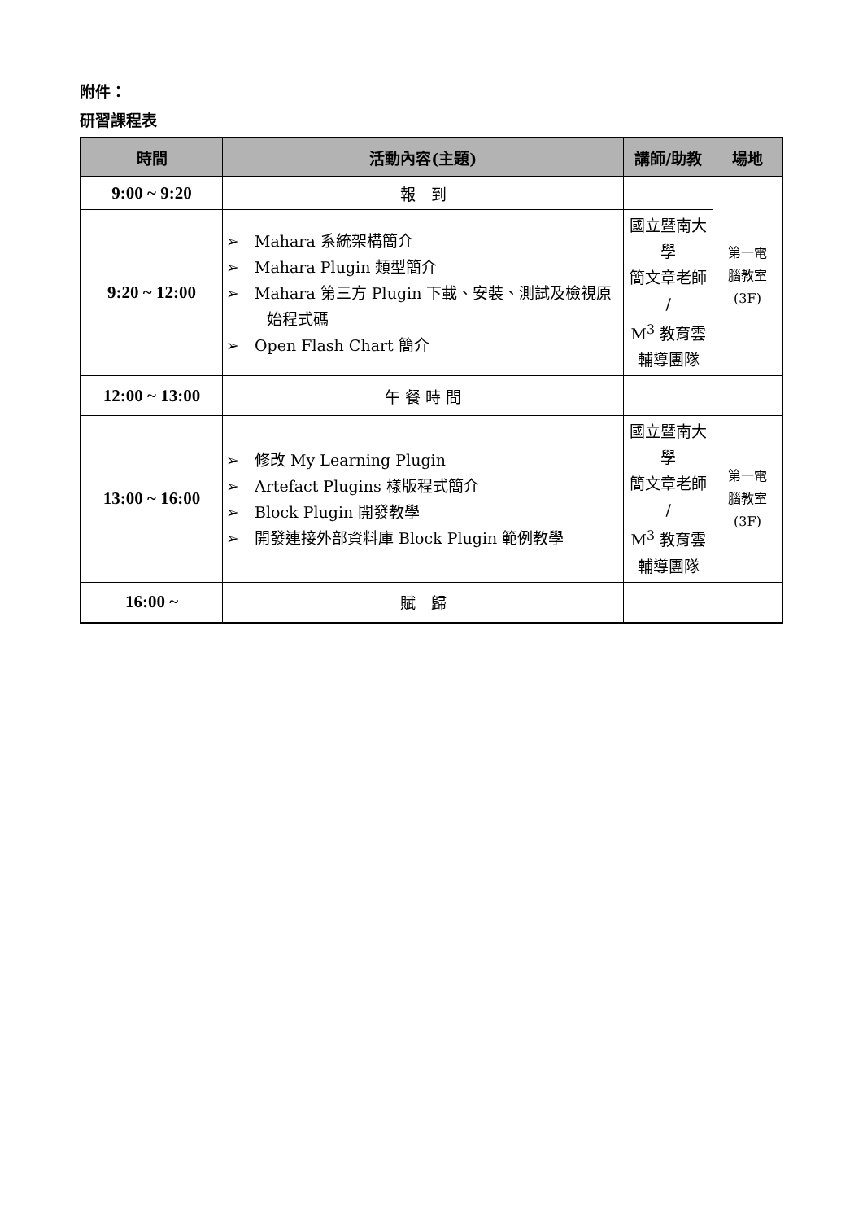附件：
研習課程表
| 時間 | 活動內容(主題) | 講師/助教 | 場地 |
| --- | --- | --- | --- |
| 9:00 ~ 9:20 | 報 到 | | 第一電 腦教室 (3F) |
| 9:20 ~ 12:00 | ➢ Mahara 系統架構簡介 ➢ Mahara Plugin 類型簡介 ➢ Mahara 第三方 Plugin 下載、安裝、測試及檢視原始程式碼 ➢ Open Flash Chart 簡介 | 國立暨南大學 簡文章老師 / M<sup>3</sup> 教育雲 輔導團隊 | |
| 12:00 ~ 13:00 | 午 餐 時 間 | | |
| 13:00 ~ 16:00 | ➢ 修改 My Learning Plugin ➢ Artefact Plugins 樣版程式簡介 ➢ Block Plugin 開發教學 ➢ 開發連接外部資料庫 Block Plugin 範例教學 | 國立暨南大學 簡文章老師 / M<sup>3</sup> 教育雲 輔導團隊 | 第一電 腦教室 (3F) |
| 16:00 ~ | 賦 歸 | | |